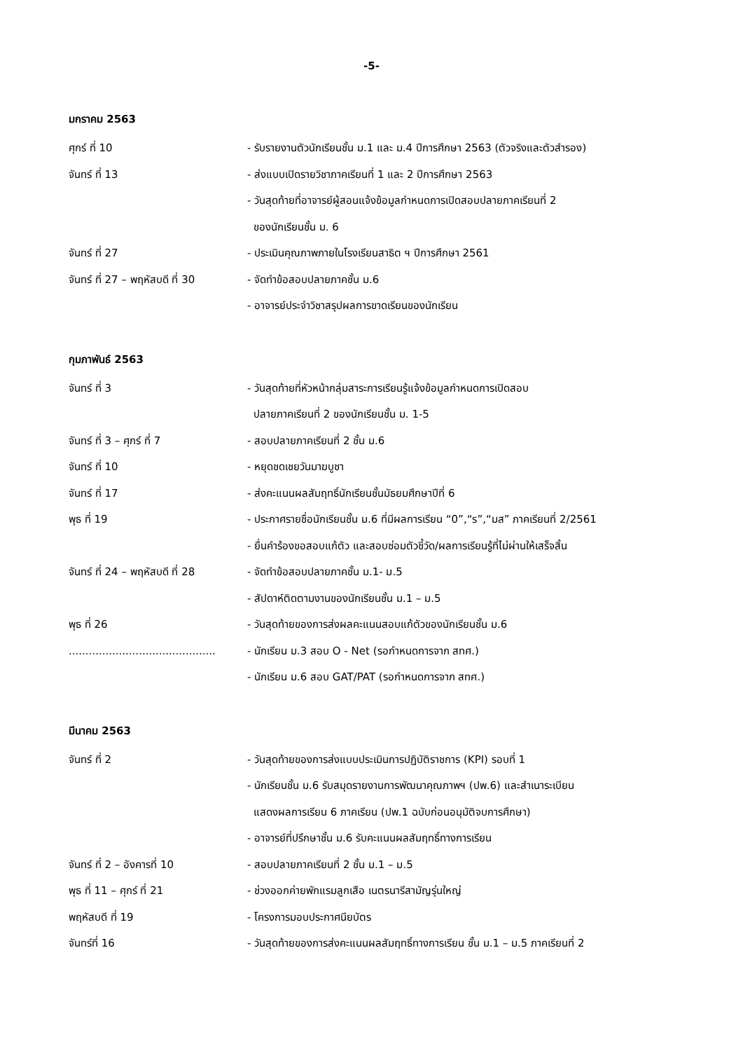-5-
มกราคม 2563
ศุกร์ ที่ 10 - รับรายงานตัวนักเรียนชั้น ม.1 และ ม.4 ปีการศึกษา 2563 (ตัวจริงและตัวสำรอง)
จันทร์ ที่ 13 - ส่งแบบเปิดรายวิชาภาคเรียนที่ 1 และ 2 ปีการศึกษา 2563
- วันสุดท้ายที่อาจารย์ผู้สอนแจ้งข้อมูลกำหนดการเปิดสอบปลายภาคเรียนที่ 2
ของนักเรียนชั้น ม. 6
จันทร์ ที่ 27 - ประเมินคุณภาพภายในโรงเรียนสาธิต ฯ ปีการศึกษา 2561
จันทร์ ที่ 27 – พฤหัสบดี ที่ 30 - จัดทำข้อสอบปลายภาคชั้น ม.6
- อาจารย์ประจำวิชาสรุปผลการขาดเรียนของนักเรียน
กุมภาพันธ์ 2563
จันทร์ ที่ 3 - วันสุดท้ายที่หัวหน้ากลุ่มสาระการเรียนรู้แจ้งข้อมูลกำหนดการเปิดสอบ
ปลายภาคเรียนที่ 2 ของนักเรียนชั้น ม. 1-5
จันทร์ ที่ 3 – ศุกร์ ที่ 7 - สอบปลายภาคเรียนที่ 2 ชั้น ม.6
จันทร์ ที่ 10 - หยุดชดเชยวันมาฆบูชา
จันทร์ ที่ 17 - ส่งคะแนนผลสัมฤทธิ์นักเรียนชั้นมัธยมศึกษาปีที่ 6
พุธ ที่ 19 - ประกาศรายชื่อนักเรียนชั้น ม.6 ที่มีผลการเรียน “0”,“ร”,“มส” ภาคเรียนที่ 2/2561
- ยื่นคำร้องขอสอบแก้ตัว และสอบซ่อมตัวชี้วัด/ผลการเรียนรู้ที่ไม่ผ่านให้เสร็จสิ้น
จันทร์ ที่ 24 – พฤหัสบดี ที่ 28 - จัดทำข้อสอบปลายภาคชั้น ม.1- ม.5
- สัปดาห์ติดตามงานของนักเรียนชั้น ม.1 – ม.5
พุธ ที่ 26 - วันสุดท้ายของการส่งผลคะแนนสอบแก้ตัวของนักเรียนชั้น ม.6
............................................ - นักเรียน ม.3 สอบ O - Net (รอกำหนดการจาก สทศ.)
- นักเรียน ม.6 สอบ GAT/PAT (รอกำหนดการจาก สทศ.)
มีนาคม 2563
จันทร์ ที่ 2 - วันสุดท้ายของการส่งแบบประเมินการปฏิบัติราชการ (KPI) รอบที่ 1
- นักเรียนชั้น ม.6 รับสมุดรายงานการพัฒนาคุณภาพฯ (ปพ.6) และสำเนาระเบียน
แสดงผลการเรียน 6 ภาคเรียน (ปพ.1 ฉบับก่อนอนุมัติจบการศึกษา)
- อาจารย์ที่ปรึกษาชั้น ม.6 รับคะแนนผลสัมฤทธิ์ทางการเรียน
จันทร์ ที่ 2 – อังคารที่ 10 - สอบปลายภาคเรียนที่ 2 ชั้น ม.1 – ม.5
พุธ ที่ 11 – ศุกร์ ที่ 21 - ช่วงออกค่ายพักแรมลูกเสือ เนตรนารีสามัญรุ่นใหญ่
พฤหัสบดี ที่ 19 - โครงการมอบประกาศนียบัตร
จันทร์ที่ 16 - วันสุดท้ายของการส่งคะแนนผลสัมฤทธิ์ทางการเรียน ชั้น ม.1 – ม.5 ภาคเรียนที่ 2